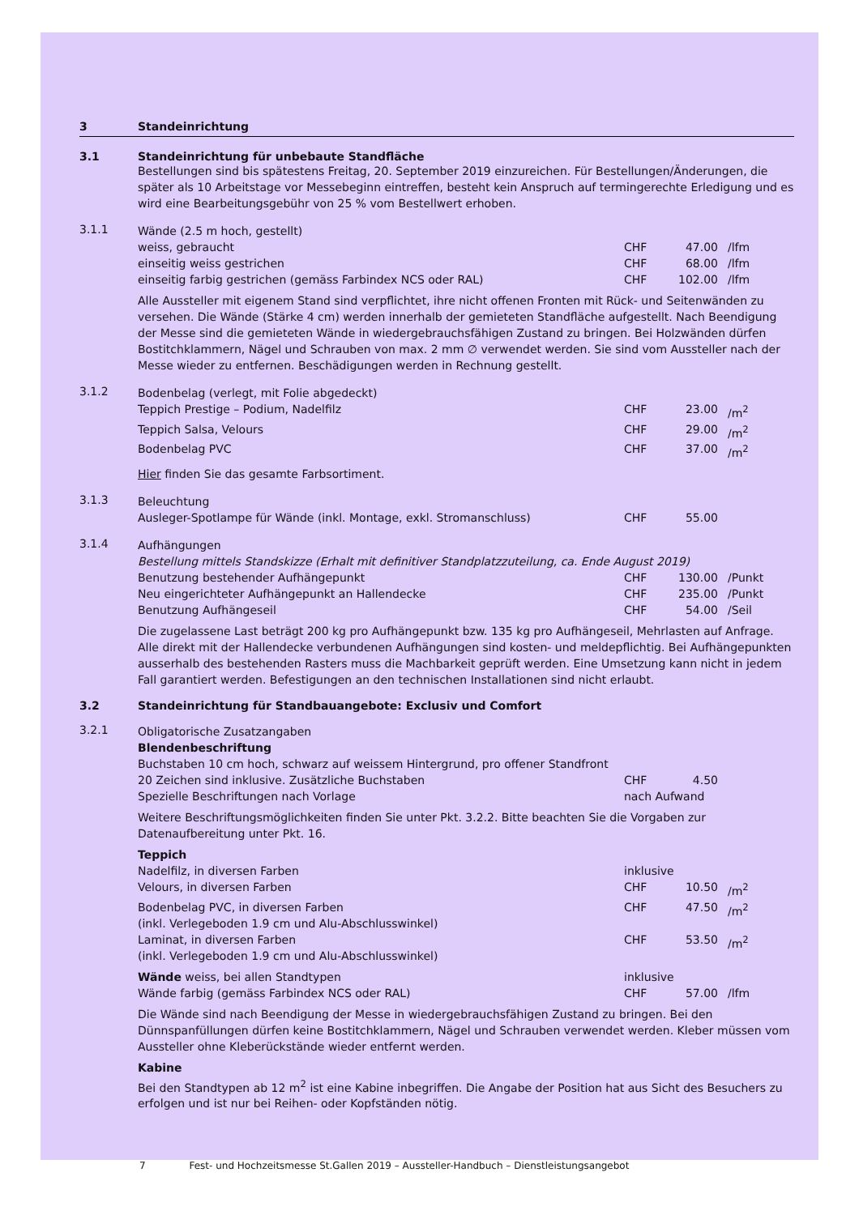3 Standeinrichtung
3.1 Standeinrichtung für unbebaute Standfläche
Bestellungen sind bis spätestens Freitag, 20. September 2019 einzureichen. Für Bestellungen/Ände­rungen, die später als 10 Arbeitstage vor Messebeginn eintreffen, besteht kein Anspruch auf termingerechte Erledigung und es wird eine Bearbeitungsgebühr von 25 % vom Bestellwert erhoben.
3.1.1
Wände (2.5 m hoch, gestellt)
| weiss, gebraucht | CHF | 47.00 | /lfm |
| einseitig weiss gestrichen | CHF | 68.00 | /lfm |
| einseitig farbig gestrichen (gemäss Farbindex NCS oder RAL) | CHF | 102.00 | /lfm |
Alle Aussteller mit eigenem Stand sind verpflichtet, ihre nicht offenen Fronten mit Rück- und Seitenwänden zu versehen. Die Wände (Stärke 4 cm) werden innerhalb der gemieteten Standfläche aufgestellt. Nach Beendigung der Messe sind die gemieteten Wände in wiedergebrauchsfähigen Zustand zu bringen. Bei Holzwänden dürfen Bostitchklammern, Nägel und Schrauben von max. 2 mm ∅ verwendet werden. Sie sind vom Aussteller nach der Messe wieder zu entfernen. Beschädigungen werden in Rechnung gestellt.
3.1.2
Bodenbelag (verlegt, mit Folie abgedeckt)
| Teppich Prestige – Podium, Nadelfilz | CHF | 23.00 | /m<sup>2</sup> |
| Teppich Salsa, Velours | CHF | 29.00 | /m<sup>2</sup> |
| Bodenbelag PVC | CHF | 37.00 | /m<sup>2</sup> |
Hier finden Sie das gesamte Farbsortiment.
3.1.3
Beleuchtung
| Ausleger-Spotlampe für Wände (inkl. Montage, exkl. Stromanschluss) | CHF | 55.00 | |
3.1.4
Aufhängungen
Bestellung mittels Standskizze (Erhalt mit definitiver Standplatzzuteilung, ca. Ende August 2019)
| Benutzung bestehender Aufhängepunkt | CHF | 130.00 | /Punkt |
| Neu eingerichteter Aufhängepunkt an Hallendecke | CHF | 235.00 | /Punkt |
| Benutzung Aufhängeseil | CHF | 54.00 | /Seil |
Die zugelassene Last beträgt 200 kg pro Aufhängepunkt bzw. 135 kg pro Aufhängeseil, Mehrlasten auf Anfrage. Alle direkt mit der Hallendecke verbundenen Aufhängungen sind kosten- und meldepflichtig. Bei Aufhängepunkten ausserhalb des bestehenden Rasters muss die Machbarkeit geprüft werden. Eine Umsetzung kann nicht in jedem Fall garantiert werden. Befestigungen an den technischen Installationen sind nicht erlaubt.
3.2 Standeinrichtung für Standbauangebote: Exclusiv und Comfort
3.2.1
Obligatorische Zusatzangaben
Blendenbeschriftung
Buchstaben 10 cm hoch, schwarz auf weissem Hintergrund, pro offener Standfront
| 20 Zeichen sind inklusive. Zusätzliche Buchstaben | CHF | 4.50 | |
| Spezielle Beschriftungen nach Vorlage | nach Aufwand | | |
Weitere Beschriftungsmöglichkeiten finden Sie unter Pkt. 3.2.2. Bitte beachten Sie die Vorgaben zur Datenaufbereitung unter Pkt. 16.
Teppich
| Nadelfilz, in diversen Farben | inklusive | | |
| Velours, in diversen Farben | CHF | 10.50 | /m<sup>2</sup> |
| Bodenbelag PVC, in diversen Farben (inkl. Verlegeboden 1.9 cm und Alu-Abschlusswinkel) | CHF | 47.50 | /m<sup>2</sup> |
| Laminat, in diversen Farben (inkl. Verlegeboden 1.9 cm und Alu-Abschlusswinkel) | CHF | 53.50 | /m<sup>2</sup> |
| Wände weiss, bei allen Standtypen | inklusive | | |
| Wände farbig (gemäss Farbindex NCS oder RAL) | CHF | 57.00 | /lfm |
Die Wände sind nach Beendigung der Messe in wiedergebrauchsfähigen Zustand zu bringen. Bei den Dünnspanfüllungen dürfen keine Bostitchklammern, Nägel und Schrauben verwendet werden. Kleber müssen vom Aussteller ohne Kleberückstände wieder entfernt werden.
Kabine
Bei den Standtypen ab 12 m<sup>2</sup> ist eine Kabine inbegriffen. Die Angabe der Position hat aus Sicht des Besuchers zu erfolgen und ist nur bei Reihen- oder Kopfständen nötig.
7 Fest- und Hochzeitsmesse St.Gallen 2019 – Aussteller-Handbuch – Dienstleistungsangebot